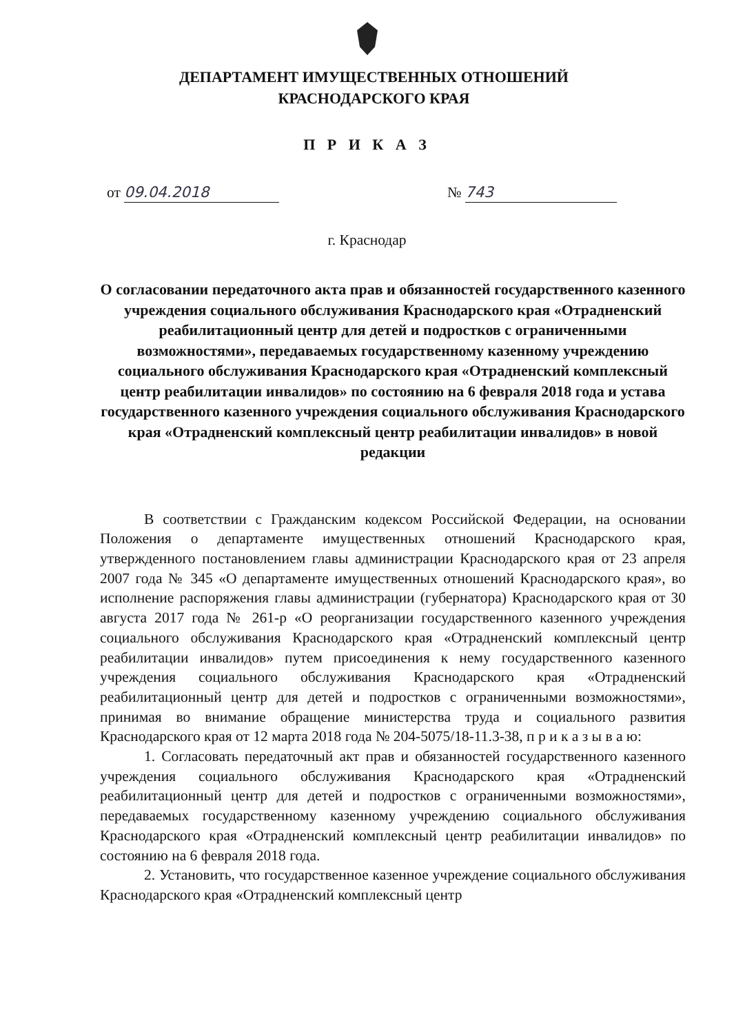ДЕПАРТАМЕНТ ИМУЩЕСТВЕННЫХ ОТНОШЕНИЙ
КРАСНОДАРСКОГО КРАЯ
П Р И К А З
от 09.04.2018 № 743
г. Краснодар
О согласовании передаточного акта прав и обязанностей государственного казенного учреждения социального обслуживания Краснодарского края «Отрадненский реабилитационный центр для детей и подростков с ограниченными возможностями», передаваемых государственному казенному учреждению социального обслуживания Краснодарского края «Отрадненский комплексный центр реабилитации инвалидов» по состоянию на 6 февраля 2018 года и устава государственного казенного учреждения социального обслуживания Краснодарского края «Отрадненский комплексный центр реабилитации инвалидов» в новой редакции
В соответствии с Гражданским кодексом Российской Федерации, на основании Положения о департаменте имущественных отношений Краснодарского края, утвержденного постановлением главы администрации Краснодарского края от 23 апреля 2007 года № 345 «О департаменте имущественных отношений Краснодарского края», во исполнение распоряжения главы администрации (губернатора) Краснодарского края от 30 августа 2017 года № 261-р «О реорганизации государственного казенного учреждения социального обслуживания Краснодарского края «Отрадненский комплексный центр реабилитации инвалидов» путем присоединения к нему государственного казенного учреждения социального обслуживания Краснодарского края «Отрадненский реабилитационный центр для детей и подростков с ограниченными возможностями», принимая во внимание обращение министерства труда и социального развития Краснодарского края от 12 марта 2018 года № 204-5075/18-11.3-38, п р и к а з ы в а ю:
1. Согласовать передаточный акт прав и обязанностей государственного казенного учреждения социального обслуживания Краснодарского края «Отрадненский реабилитационный центр для детей и подростков с ограниченными возможностями», передаваемых государственному казенному учреждению социального обслуживания Краснодарского края «Отрадненский комплексный центр реабилитации инвалидов» по состоянию на 6 февраля 2018 года.
2. Установить, что государственное казенное учреждение социального обслуживания Краснодарского края «Отрадненский комплексный центр